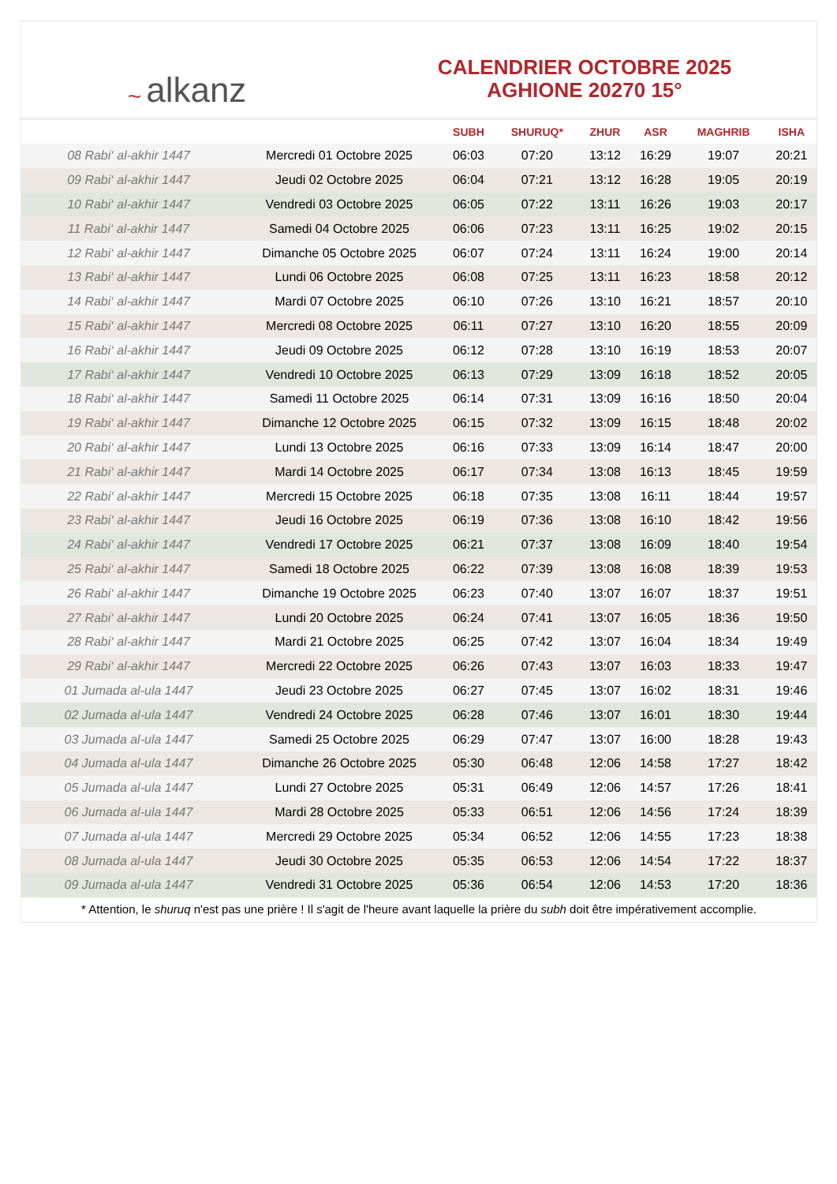~ alkanz
CALENDRIER OCTOBRE 2025
AGHIONE 20270 15°
| | | SUBH | SHURUQ* | ZHUR | ASR | MAGHRIB | ISHA |
| --- | --- | --- | --- | --- | --- | --- | --- |
| 08 Rabi‘ al-akhir 1447 | Mercredi 01 Octobre 2025 | 06:03 | 07:20 | 13:12 | 16:29 | 19:07 | 20:21 |
| 09 Rabi‘ al-akhir 1447 | Jeudi 02 Octobre 2025 | 06:04 | 07:21 | 13:12 | 16:28 | 19:05 | 20:19 |
| 10 Rabi‘ al-akhir 1447 | Vendredi 03 Octobre 2025 | 06:05 | 07:22 | 13:11 | 16:26 | 19:03 | 20:17 |
| 11 Rabi‘ al-akhir 1447 | Samedi 04 Octobre 2025 | 06:06 | 07:23 | 13:11 | 16:25 | 19:02 | 20:15 |
| 12 Rabi‘ al-akhir 1447 | Dimanche 05 Octobre 2025 | 06:07 | 07:24 | 13:11 | 16:24 | 19:00 | 20:14 |
| 13 Rabi‘ al-akhir 1447 | Lundi 06 Octobre 2025 | 06:08 | 07:25 | 13:11 | 16:23 | 18:58 | 20:12 |
| 14 Rabi‘ al-akhir 1447 | Mardi 07 Octobre 2025 | 06:10 | 07:26 | 13:10 | 16:21 | 18:57 | 20:10 |
| 15 Rabi‘ al-akhir 1447 | Mercredi 08 Octobre 2025 | 06:11 | 07:27 | 13:10 | 16:20 | 18:55 | 20:09 |
| 16 Rabi‘ al-akhir 1447 | Jeudi 09 Octobre 2025 | 06:12 | 07:28 | 13:10 | 16:19 | 18:53 | 20:07 |
| 17 Rabi‘ al-akhir 1447 | Vendredi 10 Octobre 2025 | 06:13 | 07:29 | 13:09 | 16:18 | 18:52 | 20:05 |
| 18 Rabi‘ al-akhir 1447 | Samedi 11 Octobre 2025 | 06:14 | 07:31 | 13:09 | 16:16 | 18:50 | 20:04 |
| 19 Rabi‘ al-akhir 1447 | Dimanche 12 Octobre 2025 | 06:15 | 07:32 | 13:09 | 16:15 | 18:48 | 20:02 |
| 20 Rabi‘ al-akhir 1447 | Lundi 13 Octobre 2025 | 06:16 | 07:33 | 13:09 | 16:14 | 18:47 | 20:00 |
| 21 Rabi‘ al-akhir 1447 | Mardi 14 Octobre 2025 | 06:17 | 07:34 | 13:08 | 16:13 | 18:45 | 19:59 |
| 22 Rabi‘ al-akhir 1447 | Mercredi 15 Octobre 2025 | 06:18 | 07:35 | 13:08 | 16:11 | 18:44 | 19:57 |
| 23 Rabi‘ al-akhir 1447 | Jeudi 16 Octobre 2025 | 06:19 | 07:36 | 13:08 | 16:10 | 18:42 | 19:56 |
| 24 Rabi‘ al-akhir 1447 | Vendredi 17 Octobre 2025 | 06:21 | 07:37 | 13:08 | 16:09 | 18:40 | 19:54 |
| 25 Rabi‘ al-akhir 1447 | Samedi 18 Octobre 2025 | 06:22 | 07:39 | 13:08 | 16:08 | 18:39 | 19:53 |
| 26 Rabi‘ al-akhir 1447 | Dimanche 19 Octobre 2025 | 06:23 | 07:40 | 13:07 | 16:07 | 18:37 | 19:51 |
| 27 Rabi‘ al-akhir 1447 | Lundi 20 Octobre 2025 | 06:24 | 07:41 | 13:07 | 16:05 | 18:36 | 19:50 |
| 28 Rabi‘ al-akhir 1447 | Mardi 21 Octobre 2025 | 06:25 | 07:42 | 13:07 | 16:04 | 18:34 | 19:49 |
| 29 Rabi‘ al-akhir 1447 | Mercredi 22 Octobre 2025 | 06:26 | 07:43 | 13:07 | 16:03 | 18:33 | 19:47 |
| 01 Jumada al-ula 1447 | Jeudi 23 Octobre 2025 | 06:27 | 07:45 | 13:07 | 16:02 | 18:31 | 19:46 |
| 02 Jumada al-ula 1447 | Vendredi 24 Octobre 2025 | 06:28 | 07:46 | 13:07 | 16:01 | 18:30 | 19:44 |
| 03 Jumada al-ula 1447 | Samedi 25 Octobre 2025 | 06:29 | 07:47 | 13:07 | 16:00 | 18:28 | 19:43 |
| 04 Jumada al-ula 1447 | Dimanche 26 Octobre 2025 | 05:30 | 06:48 | 12:06 | 14:58 | 17:27 | 18:42 |
| 05 Jumada al-ula 1447 | Lundi 27 Octobre 2025 | 05:31 | 06:49 | 12:06 | 14:57 | 17:26 | 18:41 |
| 06 Jumada al-ula 1447 | Mardi 28 Octobre 2025 | 05:33 | 06:51 | 12:06 | 14:56 | 17:24 | 18:39 |
| 07 Jumada al-ula 1447 | Mercredi 29 Octobre 2025 | 05:34 | 06:52 | 12:06 | 14:55 | 17:23 | 18:38 |
| 08 Jumada al-ula 1447 | Jeudi 30 Octobre 2025 | 05:35 | 06:53 | 12:06 | 14:54 | 17:22 | 18:37 |
| 09 Jumada al-ula 1447 | Vendredi 31 Octobre 2025 | 05:36 | 06:54 | 12:06 | 14:53 | 17:20 | 18:36 |
* Attention, le shuruq n'est pas une prière ! Il s'agit de l'heure avant laquelle la prière du subh doit être impérativement accomplie.